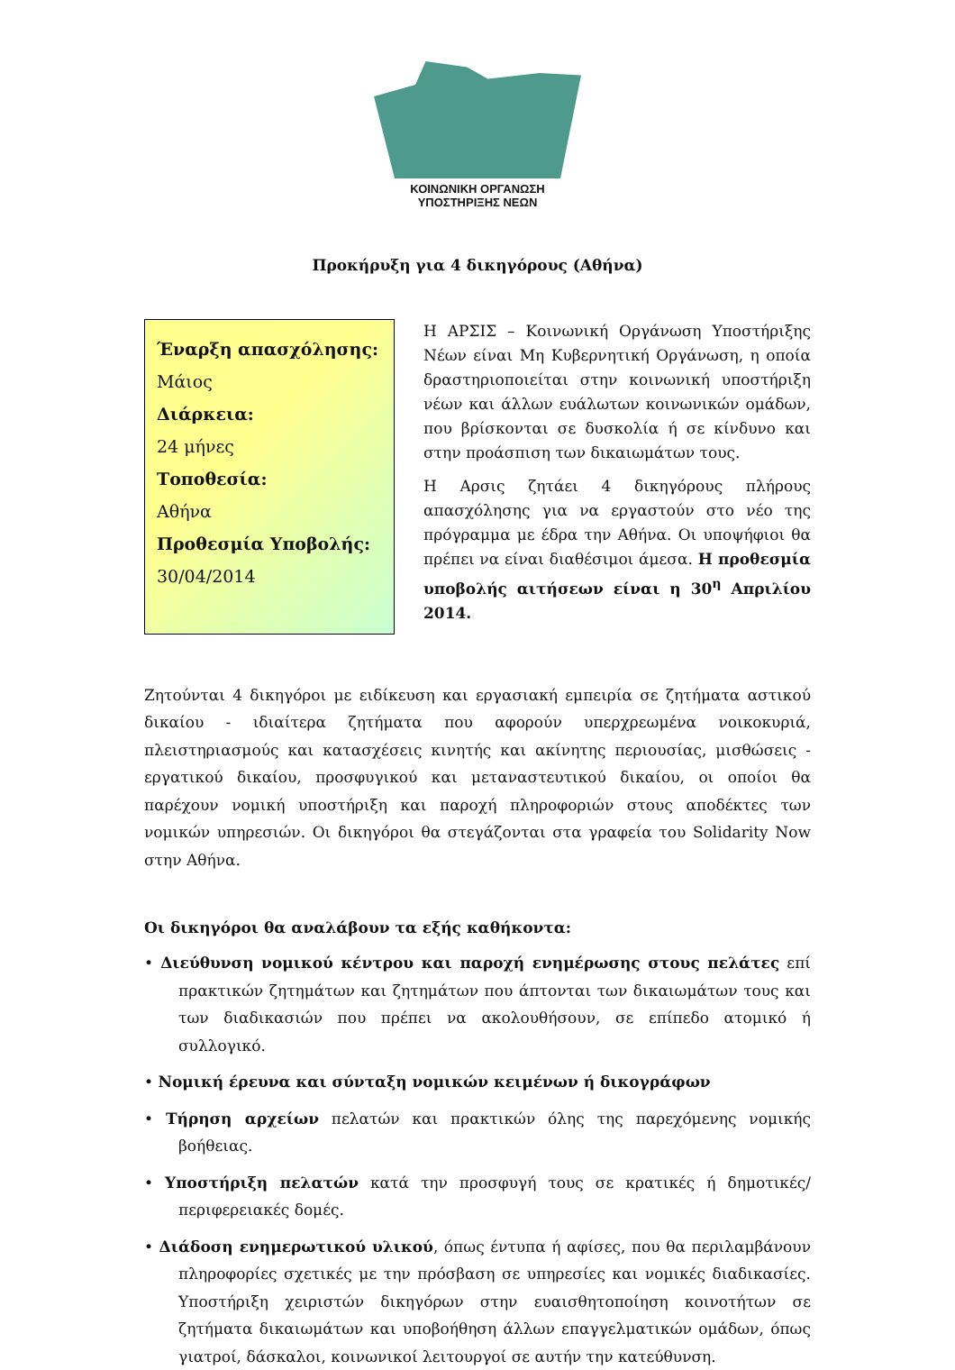ΚΟΙΝΩΝΙΚΗ ΟΡΓΑΝΩΣΗ ΥΠΟΣΤΗΡΙΞΗΣ ΝΕΩΝ
Προκήρυξη για 4 δικηγόρους (Αθήνα)
Έναρξη απασχόλησης:
Μάιος
Διάρκεια:
24 μήνες
Τοποθεσία:
Αθήνα
Προθεσμία Υποβολής:
30/04/2014
Η ΑΡΣΙΣ – Κοινωνική Οργάνωση Υποστήριξης Νέων είναι Μη Κυβερνητική Οργάνωση, η οποία δραστηριοποιείται στην κοινωνική υποστήριξη νέων και άλλων ευάλωτων κοινωνικών ομάδων, που βρίσκονται σε δυσκολία ή σε κίνδυνο και στην προάσπιση των δικαιωμάτων τους.
Η Αρσις ζητάει 4 δικηγόρους πλήρους απασχόλησης για να εργαστούν στο νέο της πρόγραμμα με έδρα την Αθήνα. Οι υποψήφιοι θα πρέπει να είναι διαθέσιμοι άμεσα. Η προθεσμία υποβολής αιτήσεων είναι η 30<sup>η</sup> Απριλίου 2014.
Ζητούνται 4 δικηγόροι με ειδίκευση και εργασιακή εμπειρία σε ζητήματα αστικού δικαίου - ιδιαίτερα ζητήματα που αφορούν υπερχρεωμένα νοικοκυριά, πλειστηριασμούς και κατασχέσεις κινητής και ακίνητης περιουσίας, μισθώσεις - εργατικού δικαίου, προσφυγικού και μεταναστευτικού δικαίου, οι οποίοι θα παρέχουν νομική υποστήριξη και παροχή πληροφοριών στους αποδέκτες των νομικών υπηρεσιών. Οι δικηγόροι θα στεγάζονται στα γραφεία του Solidarity Now στην Αθήνα.
Οι δικηγόροι θα αναλάβουν τα εξής καθήκοντα:
• Διεύθυνση νομικού κέντρου και παροχή ενημέρωσης στους πελάτες επί πρακτικών ζητημάτων και ζητημάτων που άπτονται των δικαιωμάτων τους και των διαδικασιών που πρέπει να ακολουθήσουν, σε επίπεδο ατομικό ή συλλογικό.
• Νομική έρευνα και σύνταξη νομικών κειμένων ή δικογράφων
• Τήρηση αρχείων πελατών και πρακτικών όλης της παρεχόμενης νομικής βοήθειας.
• Υποστήριξη πελατών κατά την προσφυγή τους σε κρατικές ή δημοτικές/περιφερειακές δομές.
• Διάδοση ενημερωτικού υλικού, όπως έντυπα ή αφίσες, που θα περιλαμβάνουν πληροφορίες σχετικές με την πρόσβαση σε υπηρεσίες και νομικές διαδικασίες. Υποστήριξη χειριστών δικηγόρων στην ευαισθητοποίηση κοινοτήτων σε ζητήματα δικαιωμάτων και υποβοήθηση άλλων επαγγελματικών ομάδων, όπως γιατροί, δάσκαλοι, κοινωνικοί λειτουργοί σε αυτήν την κατεύθυνση.